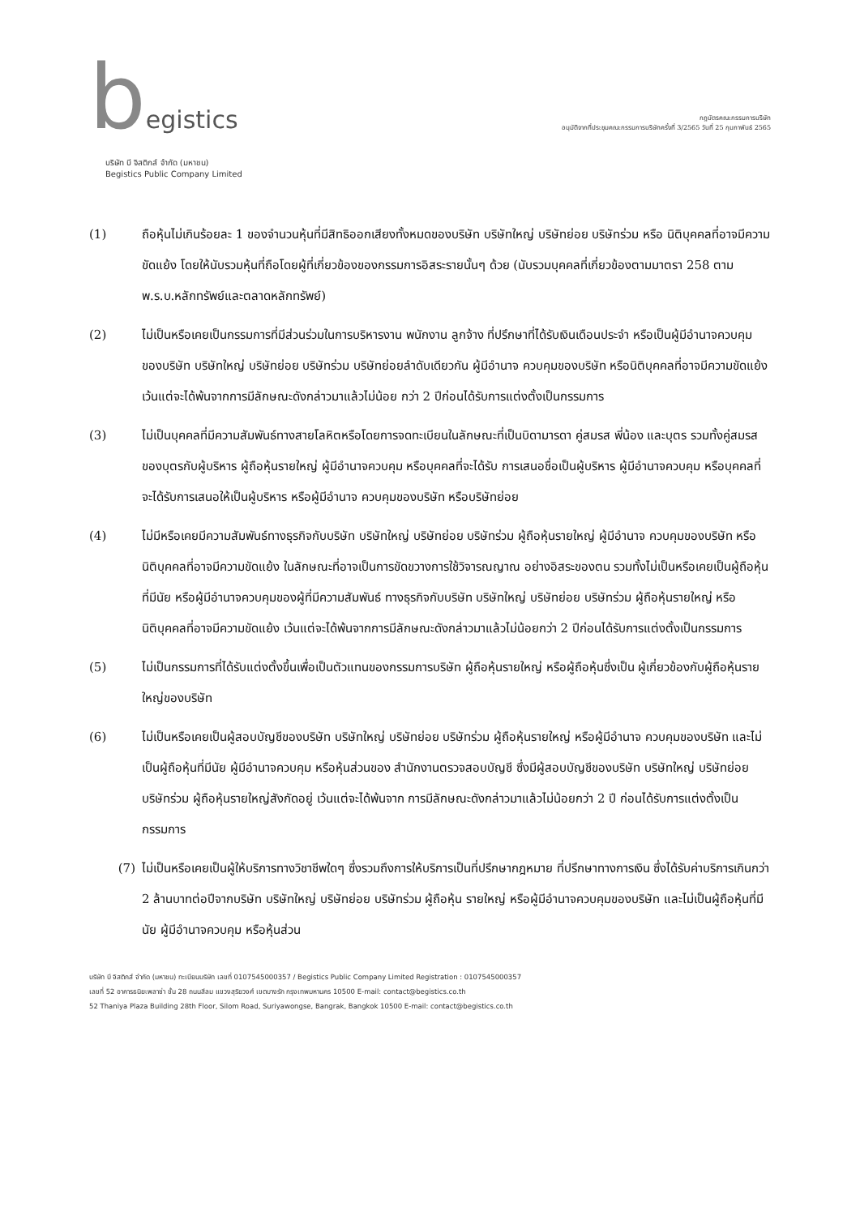begistics
บริษัท บี จิสติกส์ จำกัด (มหาชน)
Begistics Public Company Limited
กฎบัตรคณะกรรมการบริษัท
อนุมัติจากที่ประชุมคณะกรรมการบริษัทครั้งที่ 3/2565 วันที่ 25 กุมภาพันธ์ 2565
(1) ถือหุ้นไม่เกินร้อยละ 1 ของจำนวนหุ้นที่มีสิทธิออกเสียงทั้งหมดของบริษัท บริษัทใหญ่ บริษัทย่อย บริษัทร่วม หรือ นิติบุคคลที่อาจมีความขัดแย้ง โดยให้นับรวมหุ้นที่ถือโดยผู้ที่เกี่ยวข้องของกรรมการอิสระรายนั้นๆ ด้วย (นับรวมบุคคลที่เกี่ยวข้องตามมาตรา 258 ตาม พ.ร.บ.หลักทรัพย์และตลาดหลักทรัพย์)
(2) ไม่เป็นหรือเคยเป็นกรรมการที่มีส่วนร่วมในการบริหารงาน พนักงาน ลูกจ้าง ที่ปรึกษาที่ได้รับเงินเดือนประจำ หรือเป็นผู้มีอำนาจควบคุมของบริษัท บริษัทใหญ่ บริษัทย่อย บริษัทร่วม บริษัทย่อยลำดับเดียวกัน ผู้มีอำนาจ ควบคุมของบริษัท หรือนิติบุคคลที่อาจมีความขัดแย้ง เว้นแต่จะได้พ้นจากการมีลักษณะดังกล่าวมาแล้วไม่น้อย กว่า 2 ปีก่อนได้รับการแต่งตั้งเป็นกรรมการ
(3) ไม่เป็นบุคคลที่มีความสัมพันธ์ทางสายโลหิตหรือโดยการจดทะเบียนในลักษณะที่เป็นบิดามารดา คู่สมรส พี่น้อง และบุตร รวมทั้งคู่สมรสของบุตรกับผู้บริหาร ผู้ถือหุ้นรายใหญ่ ผู้มีอำนาจควบคุม หรือบุคคลที่จะได้รับ การเสนอชื่อเป็นผู้บริหาร ผู้มีอำนาจควบคุม หรือบุคคลที่จะได้รับการเสนอให้เป็นผู้บริหาร หรือผู้มีอำนาจ ควบคุมของบริษัท หรือบริษัทย่อย
(4) ไม่มีหรือเคยมีความสัมพันธ์ทางธุรกิจกับบริษัท บริษัทใหญ่ บริษัทย่อย บริษัทร่วม ผู้ถือหุ้นรายใหญ่ ผู้มีอำนาจ ควบคุมของบริษัท หรือนิติบุคคลที่อาจมีความขัดแย้ง ในลักษณะที่อาจเป็นการขัดขวางการใช้วิจารณญาณ อย่างอิสระของตน รวมทั้งไม่เป็นหรือเคยเป็นผู้ถือหุ้นที่มีนัย หรือผู้มีอำนาจควบคุมของผู้ที่มีความสัมพันธ์ ทางธุรกิจกับบริษัท บริษัทใหญ่ บริษัทย่อย บริษัทร่วม ผู้ถือหุ้นรายใหญ่ หรือนิติบุคคลที่อาจมีความขัดแย้ง เว้นแต่จะได้พ้นจากการมีลักษณะดังกล่าวมาแล้วไม่น้อยกว่า 2 ปีก่อนได้รับการแต่งตั้งเป็นกรรมการ
(5) ไม่เป็นกรรมการที่ได้รับแต่งตั้งขึ้นเพื่อเป็นตัวแทนของกรรมการบริษัท ผู้ถือหุ้นรายใหญ่ หรือผู้ถือหุ้นซึ่งเป็น ผู้เกี่ยวข้องกับผู้ถือหุ้นรายใหญ่ของบริษัท
(6) ไม่เป็นหรือเคยเป็นผู้สอบบัญชีของบริษัท บริษัทใหญ่ บริษัทย่อย บริษัทร่วม ผู้ถือหุ้นรายใหญ่ หรือผู้มีอำนาจ ควบคุมของบริษัท และไม่เป็นผู้ถือหุ้นที่มีนัย ผู้มีอำนาจควบคุม หรือหุ้นส่วนของ สำนักงานตรวจสอบบัญชี ซึ่งมีผู้สอบบัญชีของบริษัท บริษัทใหญ่ บริษัทย่อย บริษัทร่วม ผู้ถือหุ้นรายใหญ่สังกัดอยู่ เว้นแต่จะได้พ้นจาก การมีลักษณะดังกล่าวมาแล้วไม่น้อยกว่า 2 ปี ก่อนได้รับการแต่งตั้งเป็นกรรมการ
(7) ไม่เป็นหรือเคยเป็นผู้ให้บริการทางวิชาชีพใดๆ ซึ่งรวมถึงการให้บริการเป็นที่ปรึกษากฎหมาย ที่ปรึกษาทางการเงิน ซึ่งได้รับค่าบริการเกินกว่า 2 ล้านบาทต่อปีจากบริษัท บริษัทใหญ่ บริษัทย่อย บริษัทร่วม ผู้ถือหุ้น รายใหญ่ หรือผู้มีอำนาจควบคุมของบริษัท และไม่เป็นผู้ถือหุ้นที่มีนัย ผู้มีอำนาจควบคุม หรือหุ้นส่วน
บริษัท บี จิสติกส์ จำกัด (มหาชน) ทะเบียนบริษัท เลขที่ 0107545000357 / Begistics Public Company Limited Registration : 0107545000357
เลขที่ 52 อาคารธนิยะพลาซ่า ชั้น 28 ถนนสีลม แขวงสุริยวงศ์ เขตบางรัก กรุงเทพมหานคร 10500 E-mail: contact@begistics.co.th
52 Thaniya Plaza Building 28th Floor, Silom Road, Suriyawongse, Bangrak, Bangkok 10500 E-mail: contact@begistics.co.th